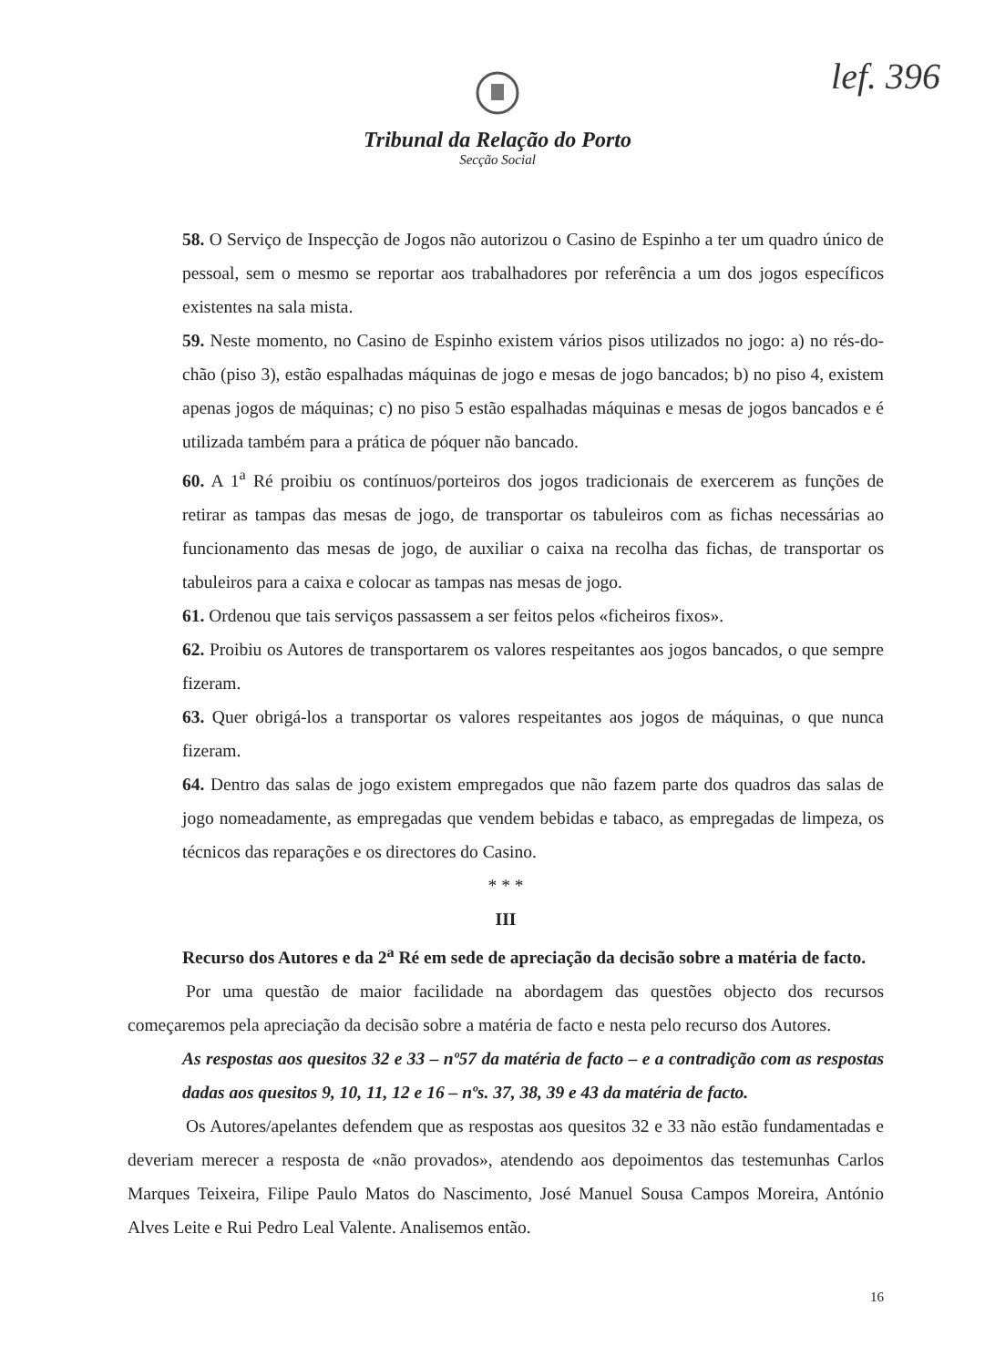lef. 396
Tribunal da Relação do Porto
Secção Social
58. O Serviço de Inspecção de Jogos não autorizou o Casino de Espinho a ter um quadro único de pessoal, sem o mesmo se reportar aos trabalhadores por referência a um dos jogos específicos existentes na sala mista.
59. Neste momento, no Casino de Espinho existem vários pisos utilizados no jogo: a) no rés-do-chão (piso 3), estão espalhadas máquinas de jogo e mesas de jogo bancados; b) no piso 4, existem apenas jogos de máquinas; c) no piso 5 estão espalhadas máquinas e mesas de jogos bancados e é utilizada também para a prática de póquer não bancado.
60. A 1<sup>a</sup> Ré proibiu os contínuos/porteiros dos jogos tradicionais de exercerem as funções de retirar as tampas das mesas de jogo, de transportar os tabuleiros com as fichas necessárias ao funcionamento das mesas de jogo, de auxiliar o caixa na recolha das fichas, de transportar os tabuleiros para a caixa e colocar as tampas nas mesas de jogo.
61. Ordenou que tais serviços passassem a ser feitos pelos «ficheiros fixos».
62. Proibiu os Autores de transportarem os valores respeitantes aos jogos bancados, o que sempre fizeram.
63. Quer obrigá-los a transportar os valores respeitantes aos jogos de máquinas, o que nunca fizeram.
64. Dentro das salas de jogo existem empregados que não fazem parte dos quadros das salas de jogo nomeadamente, as empregadas que vendem bebidas e tabaco, as empregadas de limpeza, os técnicos das reparações e os directores do Casino.
* * *
III
Recurso dos Autores e da 2<sup>a</sup> Ré em sede de apreciação da decisão sobre a matéria de facto.
Por uma questão de maior facilidade na abordagem das questões objecto dos recursos começaremos pela apreciação da decisão sobre a matéria de facto e nesta pelo recurso dos Autores.
As respostas aos quesitos 32 e 33 – nº57 da matéria de facto – e a contradição com as respostas dadas aos quesitos 9, 10, 11, 12 e 16 – nºs. 37, 38, 39 e 43 da matéria de facto.
Os Autores/apelantes defendem que as respostas aos quesitos 32 e 33 não estão fundamentadas e deveriam merecer a resposta de «não provados», atendendo aos depoimentos das testemunhas Carlos Marques Teixeira, Filipe Paulo Matos do Nascimento, José Manuel Sousa Campos Moreira, António Alves Leite e Rui Pedro Leal Valente. Analisemos então.
16